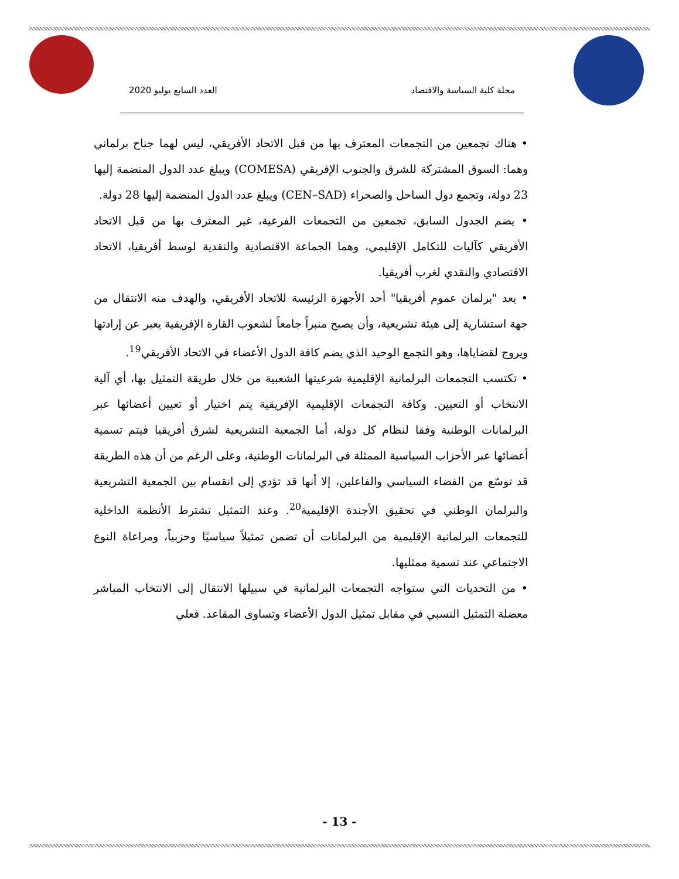مجلة كلية السياسة والاقتصاد العدد السابع يوليو 2020
• هناك تجمعين من التجمعات المعترف بها من قبل الاتحاد الأفريقي، ليس لهما جناح برلماني وهما: السوق المشتركة للشرق والجنوب الإفريقي (COMESA) ويبلغ عدد الدول المنضمة إليها 23 دولة، وتجمع دول الساحل والصحراء (CEN–SAD) ويبلغ عدد الدول المنضمة إليها 28 دولة.
• يضم الجدول السابق، تجمعين من التجمعات الفرعية، غير المعترف بها من قبل الاتحاد الأفريقي كآليات للتكامل الإقليمي، وهما الجماعة الاقتصادية والنقدية لوسط أفريقيا، الاتحاد الاقتصادي والنقدي لغرب أفريقيا.
• يعد "برلمان عموم أفريقيا" أحد الأجهزة الرئيسة للاتحاد الأفريقي، والهدف منه الانتقال من جهة استشارية إلى هيئة تشريعية، وأن يصبح منبراً جامعاً لشعوب القارة الإفريقية يعبر عن إرادتها ويروج لقضاياها، وهو التجمع الوحيد الذي يضم كافة الدول الأعضاء في الاتحاد الأفريقي<sup>19</sup>.
• تكتسب التجمعات البرلمانية الإقليمية شرعيتها الشعبية من خلال طريقة التمثيل بها، أي آلية الانتخاب أو التعيين. وكافة التجمعات الإقليمية الإفريقية يتم اختيار أو تعيين أعضائها عبر البرلمانات الوطنية وفقا لنظام كل دولة، أما الجمعية التشريعية لشرق أفريقيا فيتم تسمية أعضائها عبر الأحزاب السياسية الممثلة في البرلمانات الوطنية، وعلى الرغم من أن هذه الطريقة قد توسّع من الفضاء السياسي والفاعلين، إلا أنها قد تؤدي إلى انقسام بين الجمعية التشريعية والبرلمان الوطني في تحقيق الأجندة الإقليمية<sup>20</sup>. وعند التمثيل تشترط الأنظمة الداخلية للتجمعات البرلمانية الإقليمية من البرلمانات أن تضمن تمثيلاً سياسيًا وحزبياً، ومراعاة النوع الاجتماعي عند تسمية ممثليها.
• من التحديات التي ستواجه التجمعات البرلمانية في سبيلها الانتقال إلى الانتخاب المباشر معضلة التمثيل النسبي في مقابل تمثيل الدول الأعضاء وتساوى المقاعد. فعلي
- 13 -